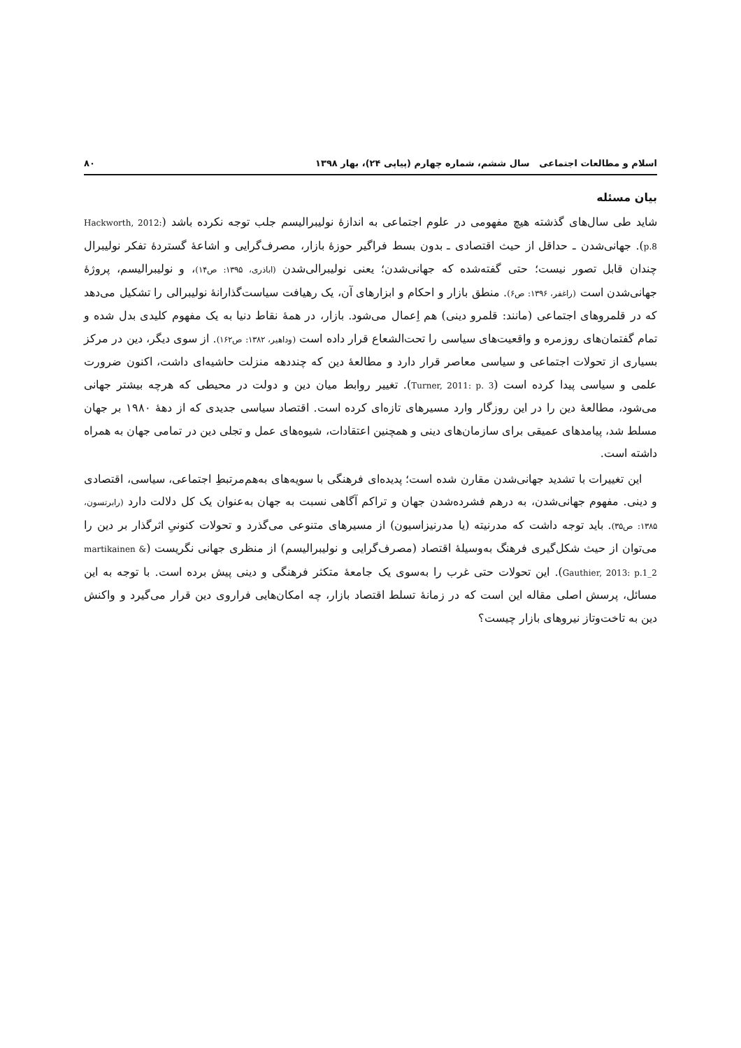اسلام و مطالعات اجتماعی سال ششم، شماره چهارم (پیاپی ۲۴)، بهار ۱۳۹۸ ۸۰
بیان مسئله
شاید طی سال‌های گذشته هیچ مفهومی در علوم اجتماعی به اندازهٔ نولیبرالیسم جلب توجه نکرده باشد (Hackworth, 2012: p.8). جهانی‌شدن ـ حداقل از حیث اقتصادی ـ بدون بسط فراگیر حوزهٔ بازار، مصرف‌گرایی و اشاعهٔ گستردهٔ تفکر نولیبرال چندان قابل تصور نیست؛ حتی گفته‌شده که جهانی‌شدن؛ یعنی نولیبرالی‌شدن (اباذری، ۱۳۹۵: ص۱۴)، و نولیبرالیسم، پروژهٔ جهانی‌شدن است (راغفر، ۱۳۹۶: ص۶). منطق بازار و احکام و ابزارهای آن، یک رهیافت سیاست‌گذارانهٔ نولیبرالی را تشکیل می‌دهد که در قلمروهای اجتماعی (مانند: قلمرو دینی) هم اِعمال می‌شود. بازار، در همهٔ نقاط دنیا به یک مفهوم کلیدی بدل شده و تمام گفتمان‌های روزمره و واقعیت‌های سیاسی را تحت‌الشعاع قرار داده است (وداهیر، ۱۳۸۲: ص۱۶۲). از سوی دیگر، دین در مرکز بسیاری از تحولات اجتماعی و سیاسی معاصر قرار دارد و مطالعهٔ دین که چنددهه منزلت حاشیه‌ای داشت، اکنون ضرورت علمی و سیاسی پیدا کرده است (Turner, 2011: p. 3). تغییر روابط میان دین و دولت در محیطی که هرچه بیشتر جهانی می‌شود، مطالعهٔ دین را در این روزگار وارد مسیرهای تازه‌ای کرده است. اقتصاد سیاسی جدیدی که از دههٔ ۱۹۸۰ بر جهان مسلط شد، پیامدهای عمیقی برای سازمان‌های دینی و همچنین اعتقادات، شیوه‌های عمل و تجلی دین در تمامی جهان به همراه داشته است.
این تغییرات با تشدید جهانی‌شدن مقارن شده است؛ پدیده‌ای فرهنگی با سویه‌های به‌هم‌مرتبطِ اجتماعی، سیاسی، اقتصادی و دینی. مفهوم جهانی‌شدن، به درهم فشرده‌شدن جهان و تراکم آگاهی نسبت به جهان به‌عنوان یک کل دلالت دارد (رابرتسون، ۱۳۸۵: ص۳۵). باید توجه داشت که مدرنیته (یا مدرنیزاسیون) از مسیرهای متنوعی می‌گذرد و تحولات کنونیِ اثرگذار بر دین را می‌توان از حیث شکل‌گیری فرهنگ به‌وسیلهٔ اقتصاد (مصرف‌گرایی و نولیبرالیسم) از منظری جهانی نگریست (martikainen & Gauthier, 2013: p.1_2). این تحولات حتی غرب را به‌سوی یک جامعهٔ متکثر فرهنگی و دینی پیش برده است. با توجه به این مسائل، پرسش اصلی مقاله این است که در زمانهٔ تسلط اقتصاد بازار، چه امکان‌هایی فراروی دین قرار می‌گیرد و واکنش دین به تاخت‌وتاز نیروهای بازار چیست؟